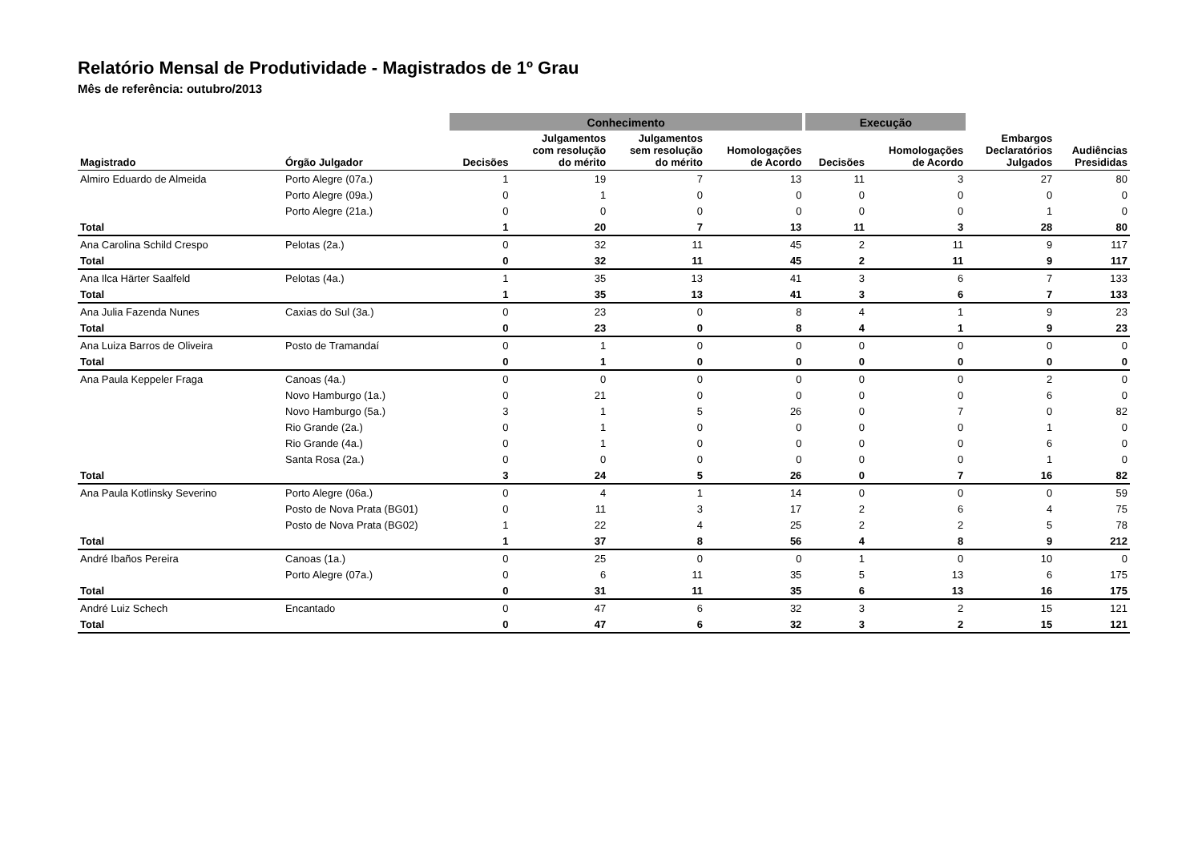Relatório Mensal de Produtividade - Magistrados de 1º Grau
Mês de referência: outubro/2013
| | | Conhecimento | | | | Execução | | | |
| --- | --- | --- | --- | --- | --- | --- | --- | --- | --- |
| Magistrado | Órgão Julgador | Decisões | Julgamentos com resolução do mérito | Julgamentos sem resolução do mérito | Homologações de Acordo | Decisões | Homologações de Acordo | Embargos Declaratórios Julgados | Audiências Presididas |
| Almiro Eduardo de Almeida | Porto Alegre (07a.) | 1 | 19 | 7 | 13 | 11 | 3 | 27 | 80 |
| | Porto Alegre (09a.) | 0 | 1 | 0 | 0 | 0 | 0 | 0 | 0 |
| | Porto Alegre (21a.) | 0 | 0 | 0 | 0 | 0 | 0 | 1 | 0 |
| Total | | 1 | 20 | 7 | 13 | 11 | 3 | 28 | 80 |
| Ana Carolina Schild Crespo | Pelotas (2a.) | 0 | 32 | 11 | 45 | 2 | 11 | 9 | 117 |
| Total | | 0 | 32 | 11 | 45 | 2 | 11 | 9 | 117 |
| Ana Ilca Härter Saalfeld | Pelotas (4a.) | 1 | 35 | 13 | 41 | 3 | 6 | 7 | 133 |
| Total | | 1 | 35 | 13 | 41 | 3 | 6 | 7 | 133 |
| Ana Julia Fazenda Nunes | Caxias do Sul (3a.) | 0 | 23 | 0 | 8 | 4 | 1 | 9 | 23 |
| Total | | 0 | 23 | 0 | 8 | 4 | 1 | 9 | 23 |
| Ana Luiza Barros de Oliveira | Posto de Tramandaí | 0 | 1 | 0 | 0 | 0 | 0 | 0 | 0 |
| Total | | 0 | 1 | 0 | 0 | 0 | 0 | 0 | 0 |
| Ana Paula Keppeler Fraga | Canoas (4a.) | 0 | 0 | 0 | 0 | 0 | 0 | 2 | 0 |
| | Novo Hamburgo (1a.) | 0 | 21 | 0 | 0 | 0 | 0 | 6 | 0 |
| | Novo Hamburgo (5a.) | 3 | 1 | 5 | 26 | 0 | 7 | 0 | 82 |
| | Rio Grande (2a.) | 0 | 1 | 0 | 0 | 0 | 0 | 1 | 0 |
| | Rio Grande (4a.) | 0 | 1 | 0 | 0 | 0 | 0 | 6 | 0 |
| | Santa Rosa (2a.) | 0 | 0 | 0 | 0 | 0 | 0 | 1 | 0 |
| Total | | 3 | 24 | 5 | 26 | 0 | 7 | 16 | 82 |
| Ana Paula Kotlinsky Severino | Porto Alegre (06a.) | 0 | 4 | 1 | 14 | 0 | 0 | 0 | 59 |
| | Posto de Nova Prata (BG01) | 0 | 11 | 3 | 17 | 2 | 6 | 4 | 75 |
| | Posto de Nova Prata (BG02) | 1 | 22 | 4 | 25 | 2 | 2 | 5 | 78 |
| Total | | 1 | 37 | 8 | 56 | 4 | 8 | 9 | 212 |
| André Ibaños Pereira | Canoas (1a.) | 0 | 25 | 0 | 0 | 1 | 0 | 10 | 0 |
| | Porto Alegre (07a.) | 0 | 6 | 11 | 35 | 5 | 13 | 6 | 175 |
| Total | | 0 | 31 | 11 | 35 | 6 | 13 | 16 | 175 |
| André Luiz Schech | Encantado | 0 | 47 | 6 | 32 | 3 | 2 | 15 | 121 |
| Total | | 0 | 47 | 6 | 32 | 3 | 2 | 15 | 121 |